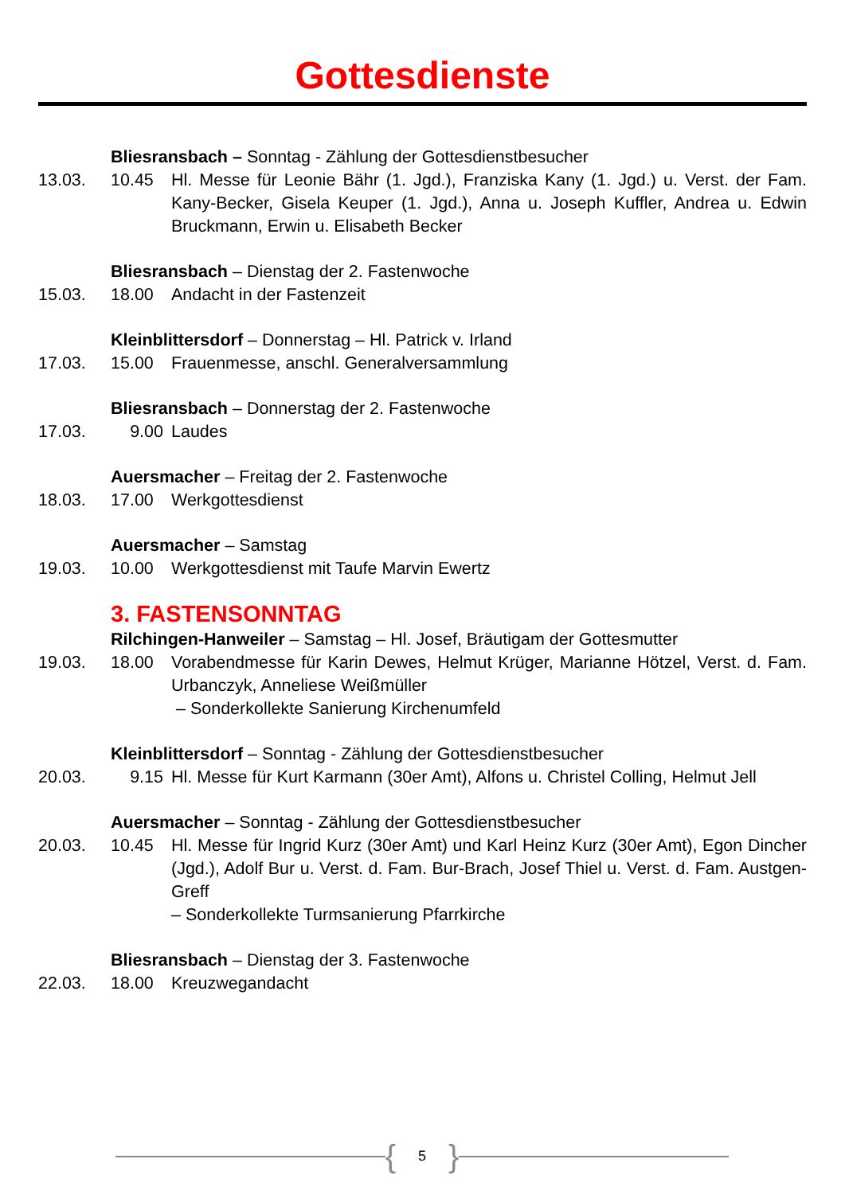Gottesdienste
Bliesransbach – Sonntag - Zählung der Gottesdienstbesucher
13.03. 10.45 Hl. Messe für Leonie Bähr (1. Jgd.), Franziska Kany (1. Jgd.) u. Verst. der Fam. Kany-Becker, Gisela Keuper (1. Jgd.), Anna u. Joseph Kuffler, Andrea u. Edwin Bruckmann, Erwin u. Elisabeth Becker
Bliesransbach – Dienstag der 2. Fastenwoche
15.03. 18.00 Andacht in der Fastenzeit
Kleinblittersdorf – Donnerstag – Hl. Patrick v. Irland
17.03. 15.00 Frauenmesse, anschl. Generalversammlung
Bliesransbach – Donnerstag der 2. Fastenwoche
17.03. 9.00 Laudes
Auersmacher – Freitag der 2. Fastenwoche
18.03. 17.00 Werkgottesdienst
Auersmacher – Samstag
19.03. 10.00 Werkgottesdienst mit Taufe Marvin Ewertz
3. FASTENSONNTAG
Rilchingen-Hanweiler – Samstag – Hl. Josef, Bräutigam der Gottesmutter
19.03. 18.00 Vorabendmesse für Karin Dewes, Helmut Krüger, Marianne Hötzel, Verst. d. Fam. Urbanczyk, Anneliese Weißmüller
– Sonderkollekte Sanierung Kirchenumfeld
Kleinblittersdorf – Sonntag - Zählung der Gottesdienstbesucher
20.03. 9.15 Hl. Messe für Kurt Karmann (30er Amt), Alfons u. Christel Colling, Helmut Jell
Auersmacher – Sonntag - Zählung der Gottesdienstbesucher
20.03. 10.45 Hl. Messe für Ingrid Kurz (30er Amt) und Karl Heinz Kurz (30er Amt), Egon Dincher (Jgd.), Adolf Bur u. Verst. d. Fam. Bur-Brach, Josef Thiel u. Verst. d. Fam. Austgen-Greff
– Sonderkollekte Turmsanierung Pfarrkirche
Bliesransbach – Dienstag der 3. Fastenwoche
22.03. 18.00 Kreuzwegandacht
{ 5 }